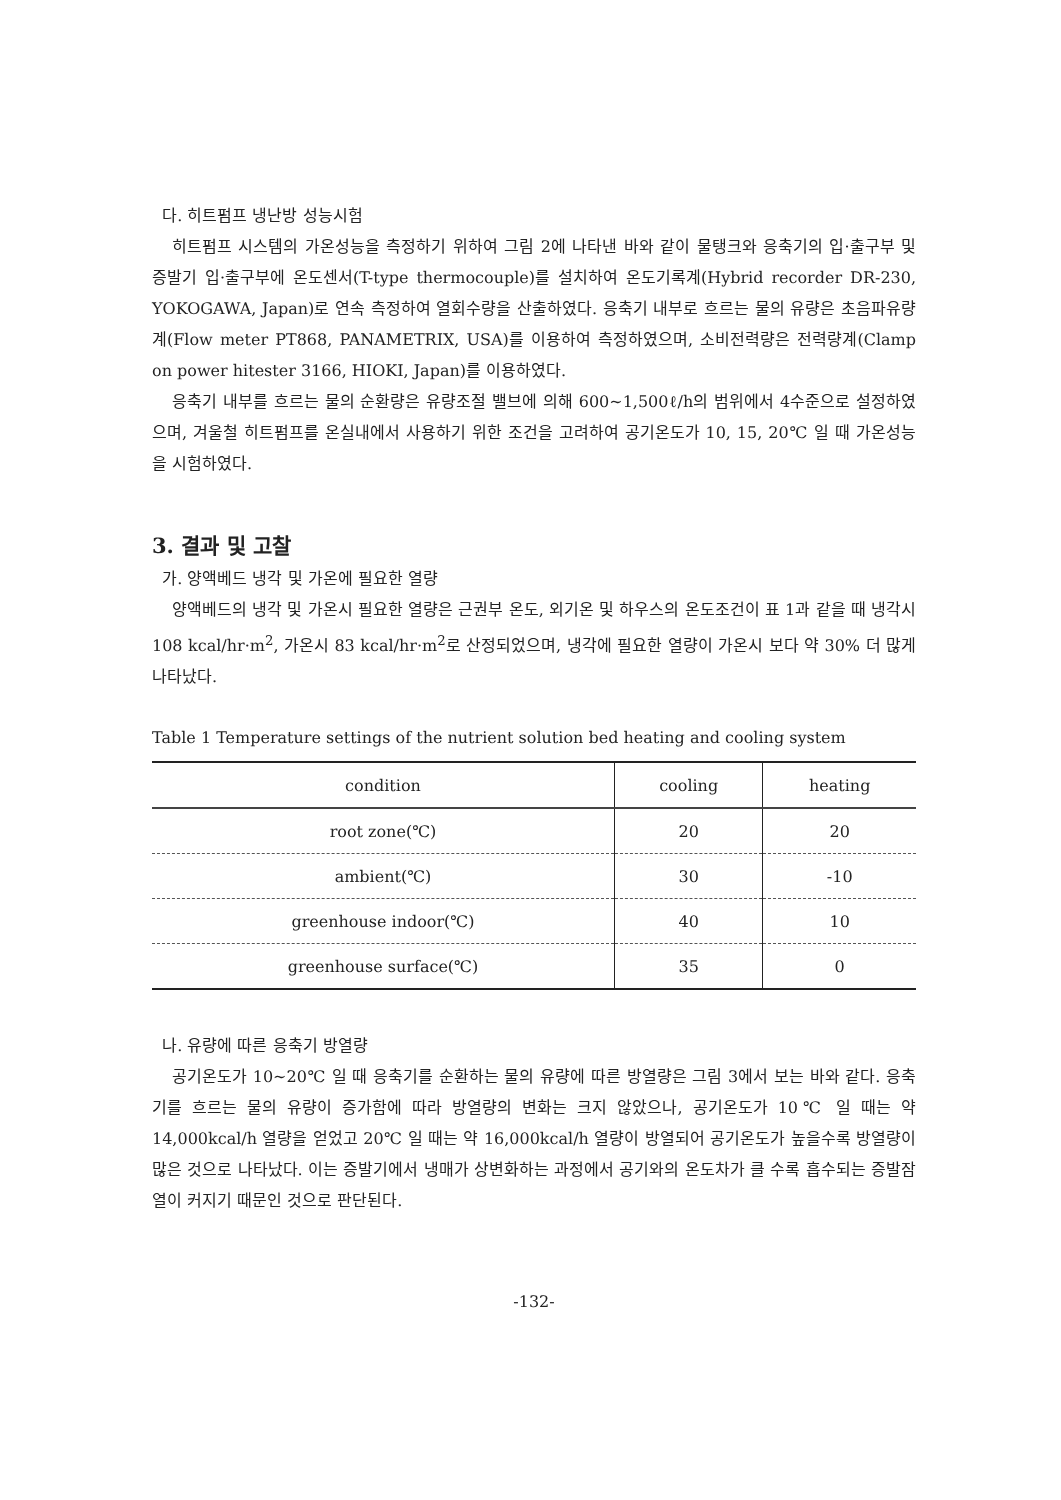다. 히트펌프 냉난방 성능시험
히트펌프 시스템의 가온성능을 측정하기 위하여 그림 2에 나타낸 바와 같이 물탱크와 응축기의 입·출구부 및 증발기 입·출구부에 온도센서(T-type thermocouple)를 설치하여 온도기록계(Hybrid recorder DR-230, YOKOGAWA, Japan)로 연속 측정하여 열회수량을 산출하였다. 응축기 내부로 흐르는 물의 유량은 초음파유량계(Flow meter PT868, PANAMETRIX, USA)를 이용하여 측정하였으며, 소비전력량은 전력량계(Clamp on power hitester 3166, HIOKI, Japan)를 이용하였다.
응축기 내부를 흐르는 물의 순환량은 유량조절 밸브에 의해 600~1,500ℓ/h의 범위에서 4수준으로 설정하였으며, 겨울철 히트펌프를 온실내에서 사용하기 위한 조건을 고려하여 공기온도가 10, 15, 20℃ 일 때 가온성능을 시험하였다.
3. 결과 및 고찰
가. 양액베드 냉각 및 가온에 필요한 열량
양액베드의 냉각 및 가온시 필요한 열량은 근권부 온도, 외기온 및 하우스의 온도조건이 표 1과 같을 때 냉각시 108 kcal/hr·m<sup>2</sup>, 가온시 83 kcal/hr·m<sup>2</sup>로 산정되었으며, 냉각에 필요한 열량이 가온시 보다 약 30% 더 많게 나타났다.
Table 1 Temperature settings of the nutrient solution bed heating and cooling system
| condition | cooling | heating |
| --- | --- | --- |
| root zone(℃) | 20 | 20 |
| ambient(℃) | 30 | -10 |
| greenhouse indoor(℃) | 40 | 10 |
| greenhouse surface(℃) | 35 | 0 |
나. 유량에 따른 응축기 방열량
공기온도가 10~20℃ 일 때 응축기를 순환하는 물의 유량에 따른 방열량은 그림 3에서 보는 바와 같다. 응축기를 흐르는 물의 유량이 증가함에 따라 방열량의 변화는 크지 않았으나, 공기온도가 10℃ 일 때는 약 14,000kcal/h 열량을 얻었고 20℃ 일 때는 약 16,000kcal/h 열량이 방열되어 공기온도가 높을수록 방열량이 많은 것으로 나타났다. 이는 증발기에서 냉매가 상변화하는 과정에서 공기와의 온도차가 클 수록 흡수되는 증발잠열이 커지기 때문인 것으로 판단된다.
-132-